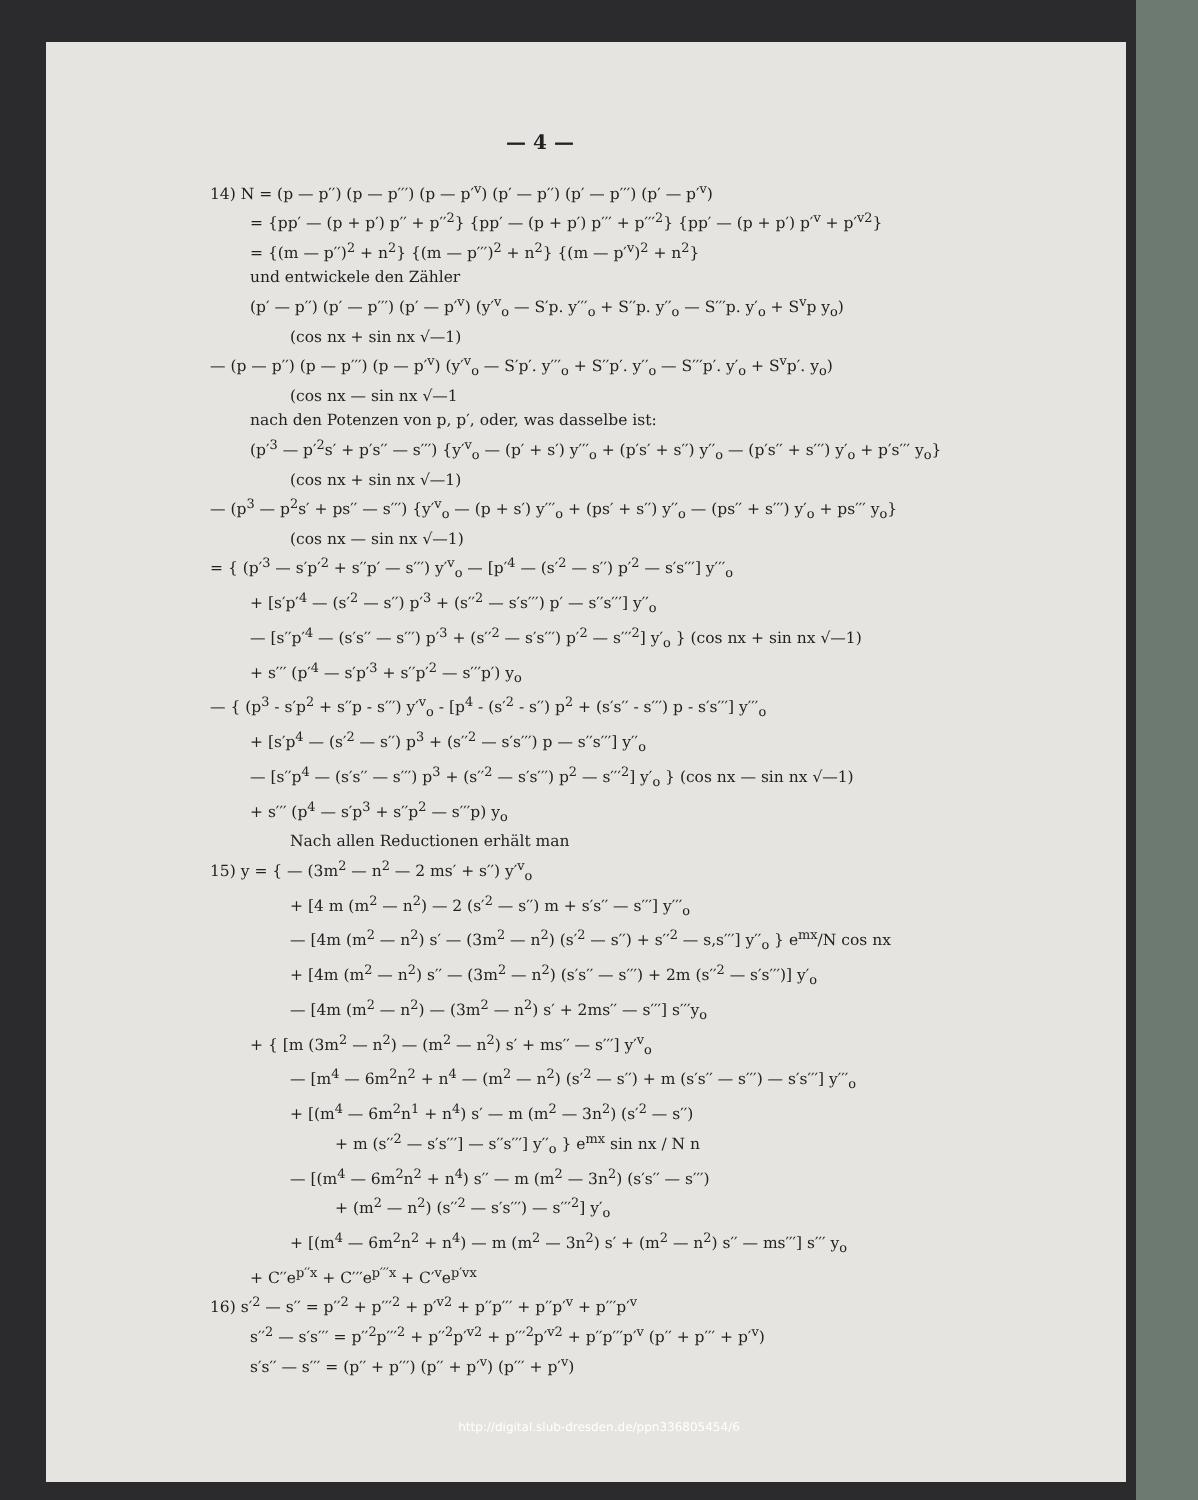— 4 —
14) N = (p — p′′) (p — p′′′) (p — p′<sup>v</sup>) (p′ — p′′) (p′ — p′′′) (p′ — p′<sup>v</sup>)
= {pp′ — (p + p′) p′′ + p′′<sup>2</sup>} {pp′ — (p + p′) p′′′ + p′′′<sup>2</sup>} {pp′ — (p + p′) p′<sup>v</sup> + p′<sup>v2</sup>}
= {(m — p′′)<sup>2</sup> + n<sup>2</sup>} {(m — p′′′)<sup>2</sup> + n<sup>2</sup>} {(m — p′<sup>v</sup>)<sup>2</sup> + n<sup>2</sup>}
und entwickele den Zähler
(p′ — p′′) (p′ — p′′′) (p′ — p′<sup>v</sup>) (y′<sup>v</sup><sub>o</sub> — S′p. y′′′<sub>o</sub> + S′′p. y′′<sub>o</sub> — S′′′p. y′<sub>o</sub> + S<sup>v</sup>p y<sub>o</sub>)
(cos nx + sin nx √—1)
— (p — p′′) (p — p′′′) (p — p′<sup>v</sup>) (y′<sup>v</sup><sub>o</sub> — S′p′. y′′′<sub>o</sub> + S′′p′. y′′<sub>o</sub> — S′′′p′. y′<sub>o</sub> + S<sup>v</sup>p′. y<sub>o</sub>)
(cos nx — sin nx √—1
nach den Potenzen von p, p′, oder, was dasselbe ist:
(p′<sup>3</sup> — p′<sup>2</sup>s′ + p′s′′ — s′′′) {y′<sup>v</sup><sub>o</sub> — (p′ + s′) y′′′<sub>o</sub> + (p′s′ + s′′) y′′<sub>o</sub> — (p′s′′ + s′′′) y′<sub>o</sub> + p′s′′′ y<sub>o</sub>}
(cos nx + sin nx √—1)
— (p<sup>3</sup> — p<sup>2</sup>s′ + ps′′ — s′′′) {y′<sup>v</sup><sub>o</sub> — (p + s′) y′′′<sub>o</sub> + (ps′ + s′′) y′′<sub>o</sub> — (ps′′ + s′′′) y′<sub>o</sub> + ps′′′ y<sub>o</sub>}
(cos nx — sin nx √—1)
= { (p′<sup>3</sup> — s′p′<sup>2</sup> + s′′p′ — s′′′) y′<sup>v</sup><sub>o</sub> — [p′<sup>4</sup> — (s′<sup>2</sup> — s′′) p′<sup>2</sup> — s′s′′′] y′′′<sub>o</sub>
+ [s′p′<sup>4</sup> — (s′<sup>2</sup> — s′′) p′<sup>3</sup> + (s′′<sup>2</sup> — s′s′′′) p′ — s′′s′′′] y′′<sub>o</sub>
— [s′′p′<sup>4</sup> — (s′s′′ — s′′′) p′<sup>3</sup> + (s′′<sup>2</sup> — s′s′′′) p′<sup>2</sup> — s′′′<sup>2</sup>] y′<sub>o</sub> } (cos nx + sin nx √—1)
+ s′′′ (p′<sup>4</sup> — s′p′<sup>3</sup> + s′′p′<sup>2</sup> — s′′′p′) y<sub>o</sub>
— { (p<sup>3</sup> - s′p<sup>2</sup> + s′′p - s′′′) y′<sup>v</sup><sub>o</sub> - [p<sup>4</sup> - (s′<sup>2</sup> - s′′) p<sup>2</sup> + (s′s′′ - s′′′) p - s′s′′′] y′′′<sub>o</sub>
+ [s′p<sup>4</sup> — (s′<sup>2</sup> — s′′) p<sup>3</sup> + (s′′<sup>2</sup> — s′s′′′) p — s′′s′′′] y′′<sub>o</sub>
— [s′′p<sup>4</sup> — (s′s′′ — s′′′) p<sup>3</sup> + (s′′<sup>2</sup> — s′s′′′) p<sup>2</sup> — s′′′<sup>2</sup>] y′<sub>o</sub> } (cos nx — sin nx √—1)
+ s′′′ (p<sup>4</sup> — s′p<sup>3</sup> + s′′p<sup>2</sup> — s′′′p) y<sub>o</sub>
Nach allen Reductionen erhält man
15) y = { — (3m<sup>2</sup> — n<sup>2</sup> — 2 ms′ + s′′) y′<sup>v</sup><sub>o</sub>
+ [4 m (m<sup>2</sup> — n<sup>2</sup>) — 2 (s′<sup>2</sup> — s′′) m + s′s′′ — s′′′] y′′′<sub>o</sub>
— [4m (m<sup>2</sup> — n<sup>2</sup>) s′ — (3m<sup>2</sup> — n<sup>2</sup>) (s′<sup>2</sup> — s′′) + s′′<sup>2</sup> — s,s′′′] y′′<sub>o</sub> } e<sup>mx</sup>/N cos nx
+ [4m (m<sup>2</sup> — n<sup>2</sup>) s′′ — (3m<sup>2</sup> — n<sup>2</sup>) (s′s′′ — s′′′) + 2m (s′′<sup>2</sup> — s′s′′′)] y′<sub>o</sub>
— [4m (m<sup>2</sup> — n<sup>2</sup>) — (3m<sup>2</sup> — n<sup>2</sup>) s′ + 2ms′′ — s′′′] s′′′y<sub>o</sub>
+ { [m (3m<sup>2</sup> — n<sup>2</sup>) — (m<sup>2</sup> — n<sup>2</sup>) s′ + ms′′ — s′′′] y′<sup>v</sup><sub>o</sub>
— [m<sup>4</sup> — 6m<sup>2</sup>n<sup>2</sup> + n<sup>4</sup> — (m<sup>2</sup> — n<sup>2</sup>) (s′<sup>2</sup> — s′′) + m (s′s′′ — s′′′) — s′s′′′] y′′′<sub>o</sub>
+ [(m<sup>4</sup> — 6m<sup>2</sup>n<sup>1</sup> + n<sup>4</sup>) s′ — m (m<sup>2</sup> — 3n<sup>2</sup>) (s′<sup>2</sup> — s′′)
+ m (s′′<sup>2</sup> — s′s′′′] — s′′s′′′] y′′<sub>o</sub> } e<sup>mx</sup> sin nx / N n
— [(m<sup>4</sup> — 6m<sup>2</sup>n<sup>2</sup> + n<sup>4</sup>) s′′ — m (m<sup>2</sup> — 3n<sup>2</sup>) (s′s′′ — s′′′)
+ (m<sup>2</sup> — n<sup>2</sup>) (s′′<sup>2</sup> — s′s′′′) — s′′′<sup>2</sup>] y′<sub>o</sub>
+ [(m<sup>4</sup> — 6m<sup>2</sup>n<sup>2</sup> + n<sup>4</sup>) — m (m<sup>2</sup> — 3n<sup>2</sup>) s′ + (m<sup>2</sup> — n<sup>2</sup>) s′′ — ms′′′] s′′′ y<sub>o</sub>
+ C′′e<sup>p′′x</sup> + C′′′e<sup>p′′′x</sup> + C′<sup>v</sup>e<sup>p′vx</sup>
16) s′<sup>2</sup> — s′′ = p′′<sup>2</sup> + p′′′<sup>2</sup> + p′<sup>v2</sup> + p′′p′′′ + p′′p′<sup>v</sup> + p′′′p′<sup>v</sup>
s′′<sup>2</sup> — s′s′′′ = p′′<sup>2</sup>p′′′<sup>2</sup> + p′′<sup>2</sup>p′<sup>v2</sup> + p′′′<sup>2</sup>p′<sup>v2</sup> + p′′p′′′p′<sup>v</sup> (p′′ + p′′′ + p′<sup>v</sup>)
s′s′′ — s′′′ = (p′′ + p′′′) (p′′ + p′<sup>v</sup>) (p′′′ + p′<sup>v</sup>)
http://digital.slub-dresden.de/ppn336805454/6